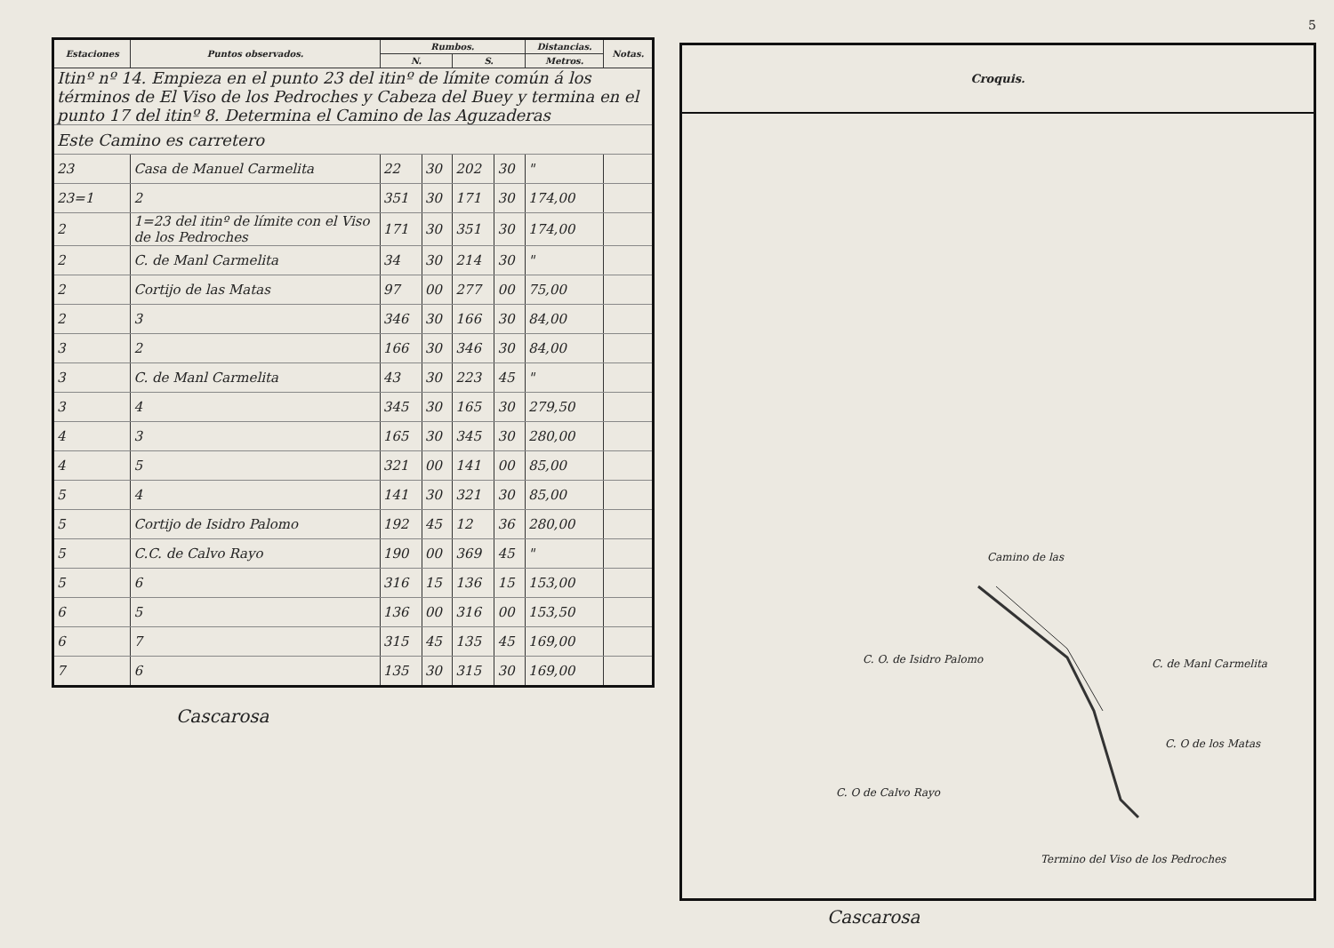| Estaciones | Puntos observados. | Rumbos. | | | | Distancias. | Notas. |
| --- | --- | --- | --- | --- | --- | --- | --- |
| | | N. | | S. | | Metros. | |
| Itinº nº 14. Empieza en el punto 23 del itinº de límite común á los términos de El Viso de los Pedroches y Cabeza del Buey y termina en el punto 17 del itinº 8. Determina el Camino de las Aguzaderas | | | | | | | |
| Este Camino es carretero | | | | | | | |
| 23 | Casa de Manuel Carmelita | 22 | 30 | 202 | 30 | " | |
| 23=1 | 2 | 351 | 30 | 171 | 30 | 174,00 | |
| 2 | 1=23 del itinº de límite con el Viso de los Pedroches | 171 | 30 | 351 | 30 | 174,00 | |
| 2 | C. de Manl Carmelita | 34 | 30 | 214 | 30 | " | |
| 2 | Cortijo de las Matas | 97 | 00 | 277 | 00 | 75,00 | |
| 2 | 3 | 346 | 30 | 166 | 30 | 84,00 | |
| 3 | 2 | 166 | 30 | 346 | 30 | 84,00 | |
| 3 | C. de Manl Carmelita | 43 | 30 | 223 | 45 | " | |
| 3 | 4 | 345 | 30 | 165 | 30 | 279,50 | |
| 4 | 3 | 165 | 30 | 345 | 30 | 280,00 | |
| 4 | 5 | 321 | 00 | 141 | 00 | 85,00 | |
| 5 | 4 | 141 | 30 | 321 | 30 | 85,00 | |
| 5 | Cortijo de Isidro Palomo | 192 | 45 | 12 | 36 | 280,00 | |
| 5 | C.C. de Calvo Rayo | 190 | 00 | 369 | 45 | " | |
| 5 | 6 | 316 | 15 | 136 | 15 | 153,00 | |
| 6 | 5 | 136 | 00 | 316 | 00 | 153,50 | |
| 6 | 7 | 315 | 45 | 135 | 45 | 169,00 | |
| 7 | 6 | 135 | 30 | 315 | 30 | 169,00 | |
Cascarosa
5
Croquis.
Camino de las
C. O. de Isidro Palomo C. de Manl Carmelita
C. O de los Matas
C. O de Calvo Rayo
Termino del Viso de los Pedroches
Cascarosa